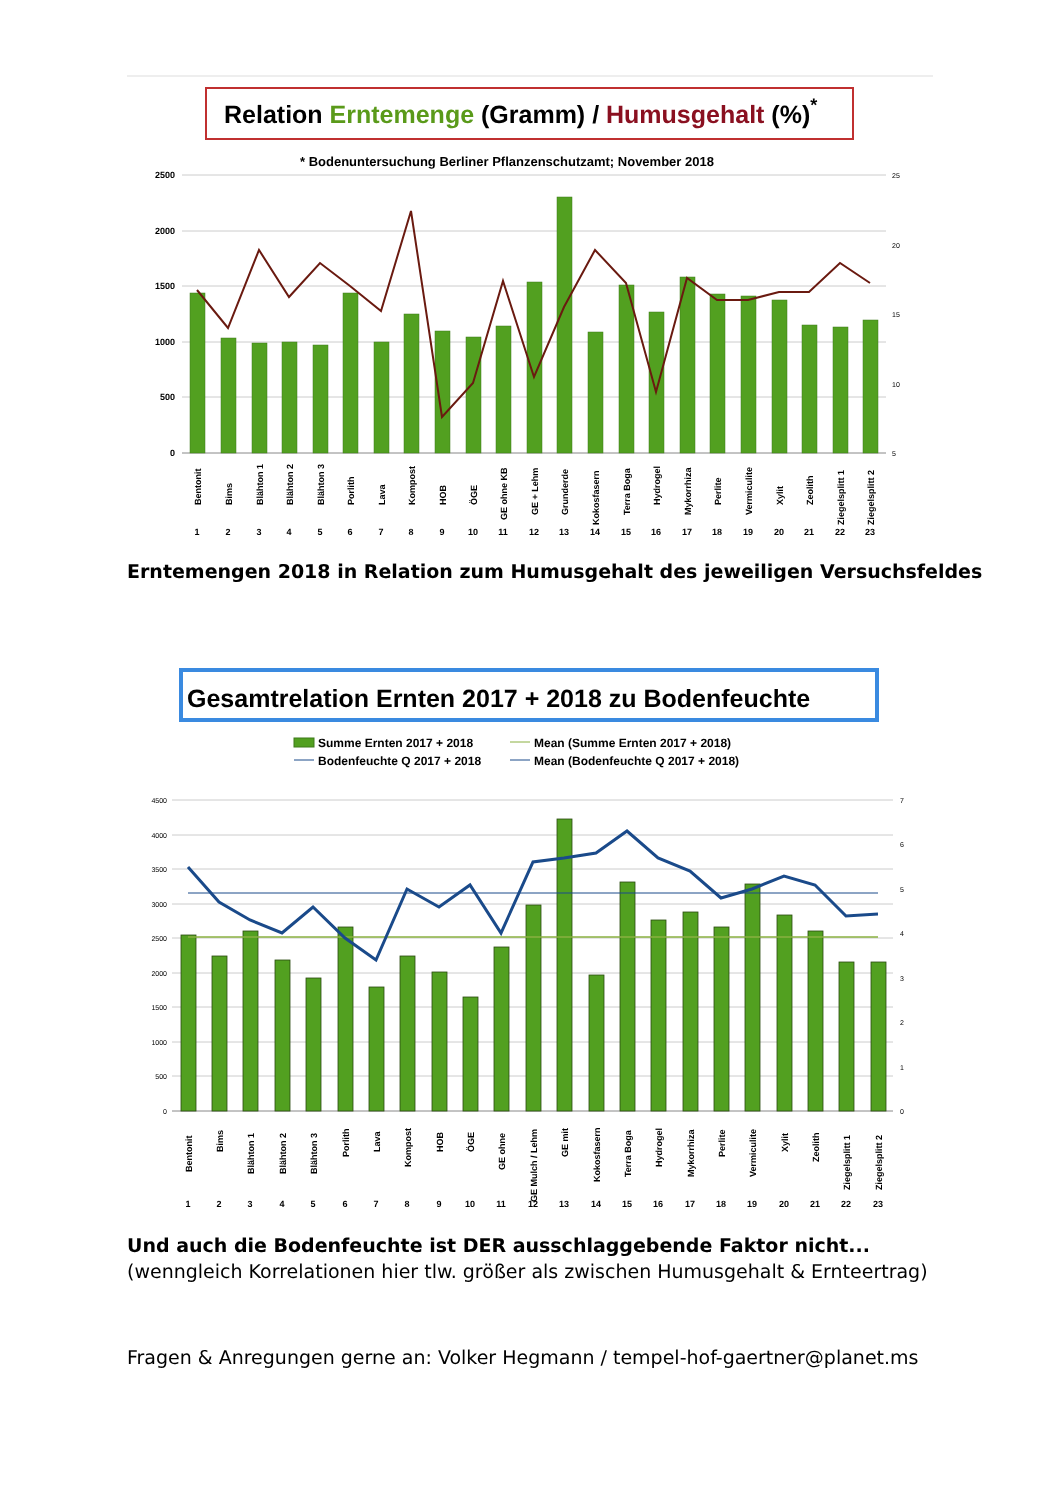Relation Erntemenge (Gramm) / Humusgehalt (%)*
* Bodenuntersuchung Berliner Pflanzenschutzamt; November 2018
2500
2000
1500
1000
500
0
25
20
15
10
5
Bentonit
Bims
Blähton 1
Blähton 2
Blähton 3
Porlith
Lava
Kompost
HOB
ÖGE
GE ohne KB
GE + Lehm
Grunderde
Kokosfasern
Terra Boga
Hydrogel
Mykorrhiza
Perlite
Vermiculite
Xylit
Zeolith
Ziegelsplitt 1
Ziegelsplitt 2
1
2
3
4
5
6
7
8
9
10
11
12
13
14
15
16
17
18
19
20
21
22
23
Erntemengen 2018 in Relation zum Humusgehalt des jeweiligen Versuchsfeldes
Gesamtrelation Ernten 2017 + 2018 zu Bodenfeuchte
Summe Ernten 2017 + 2018
Mean (Summe Ernten 2017 + 2018)
Bodenfeuchte Q 2017 + 2018
Mean (Bodenfeuchte Q 2017 + 2018)
4500
4000
3500
3000
2500
2000
1500
1000
500
0
7
6
5
4
3
2
1
0
Bentonit
Bims
Blähton 1
Blähton 2
Blähton 3
Porlith
Lava
Kompost
HOB
ÖGE
GE ohne
GE Mulch / Lehm
GE mit
Kokosfasern
Terra Boga
Hydrogel
Mykorrhiza
Perlite
Vermiculite
Xylit
Zeolith
Ziegelsplitt 1
Ziegelsplitt 2
1
2
3
4
5
6
7
8
9
10
11
12
13
14
15
16
17
18
19
20
21
22
23
Und auch die Bodenfeuchte ist DER ausschlaggebende Faktor nicht...
(wenngleich Korrelationen hier tlw. größer als zwischen Humusgehalt & Ernteertrag)
Fragen & Anregungen gerne an: Volker Hegmann / tempel-hof-gaertner@planet.ms